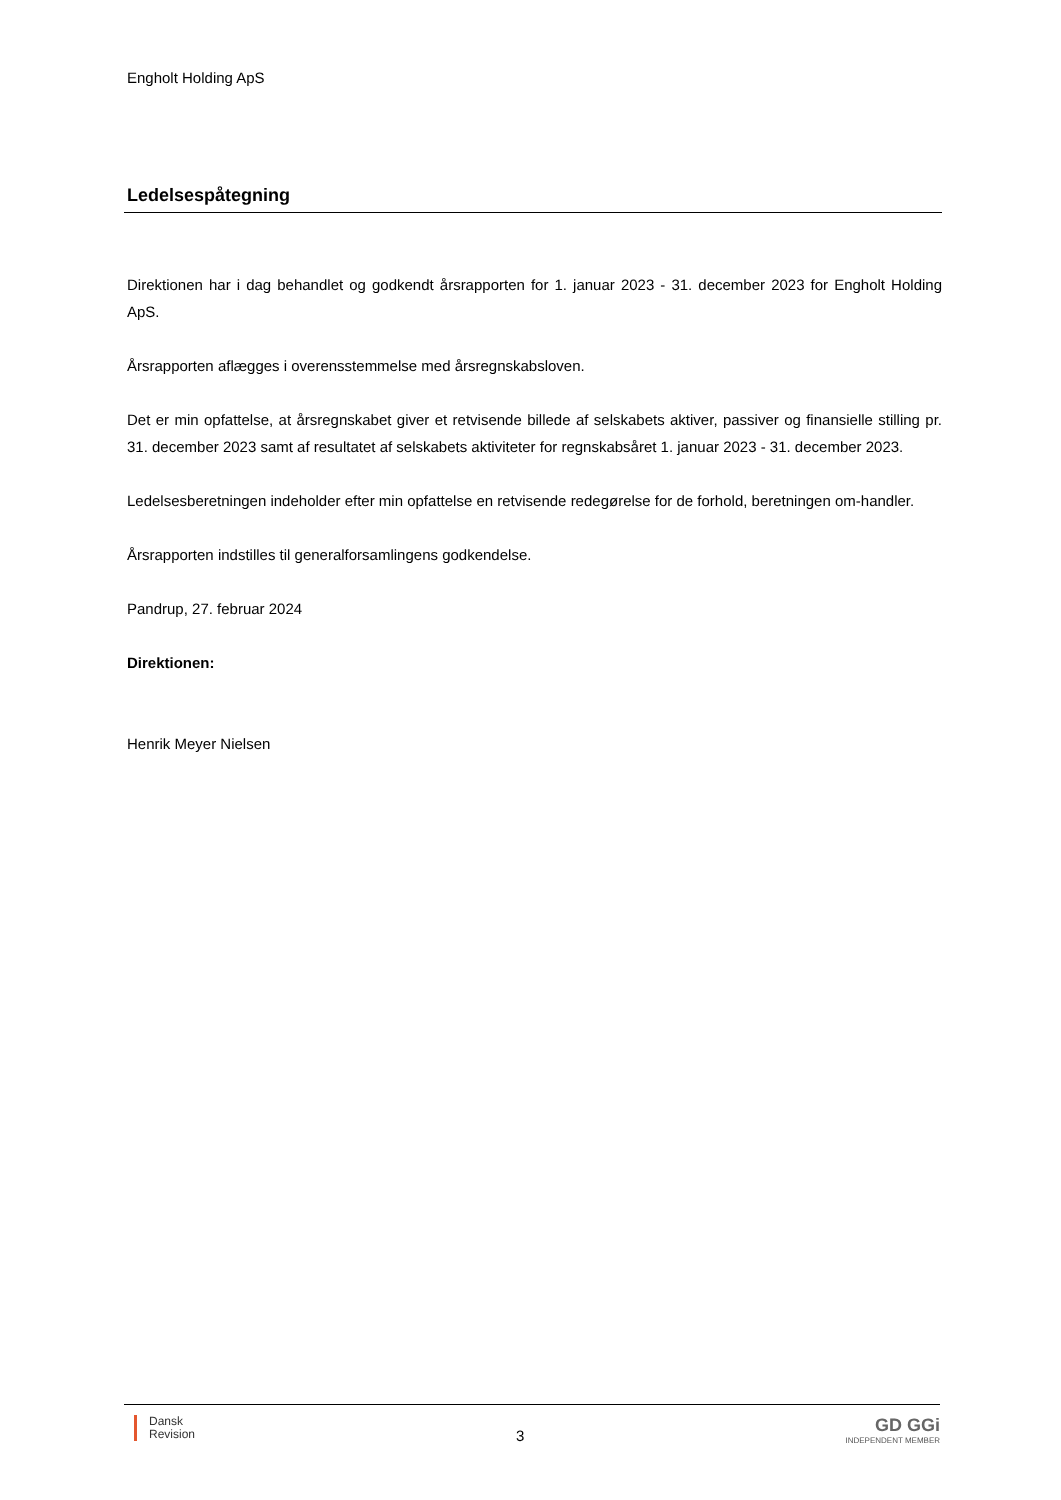Engholt Holding ApS
Ledelsespåtegning
Direktionen har i dag behandlet og godkendt årsrapporten for 1. januar 2023 - 31. december 2023 for Engholt Holding ApS.
Årsrapporten aflægges i overensstemmelse med årsregnskabsloven.
Det er min opfattelse, at årsregnskabet giver et retvisende billede af selskabets aktiver, passiver og finansielle stilling pr. 31. december 2023 samt af resultatet af selskabets aktiviteter for regnskabsåret 1. januar 2023 - 31. december 2023.
Ledelsesberetningen indeholder efter min opfattelse en retvisende redegørelse for de forhold, beretningen om-handler.
Årsrapporten indstilles til generalforsamlingens godkendelse.
Pandrup, 27. februar 2024
Direktionen:
Henrik Meyer Nielsen
Dansk
Revision
3
GD GGi
INDEPENDENT MEMBER